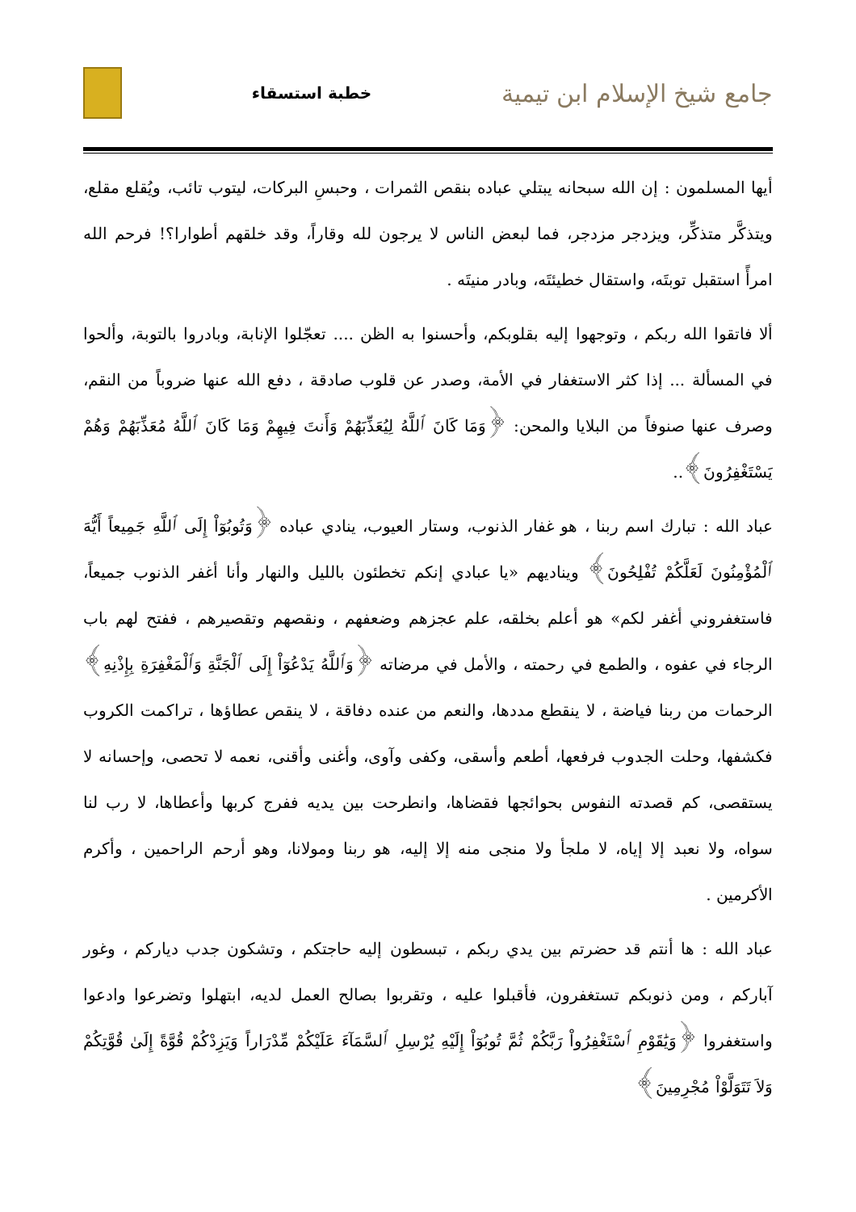جامع شيخ الإسلام ابن تيمية
خطبة استسقاء
أيها المسلمون : إن الله سبحانه يبتلي عباده بنقص الثمرات ، وحبسِ البركات، ليتوب تائب، ويُقلع مقلع، ويتذكَّر متذكِّر، ويزدجر مزدجر، فما لبعض الناس لا يرجون لله وقاراً، وقد خلقهم أطوارا؟! فرحم الله امرأً استقبل توبتَه، واستقال خطيئتَه، وبادر منيتَه .
ألا فاتقوا الله ربكم ، وتوجهوا إليه بقلوبكم، وأحسنوا به الظن .... تعجّلوا الإنابة، وبادروا بالتوبة، وألحوا في المسألة ... إذا كثر الاستغفار في الأمة، وصدر عن قلوب صادقة ، دفع الله عنها ضروباً من النقم، وصرف عنها صنوفاً من البلايا والمحن: ﴿وَمَا كَانَ ٱللَّهُ لِيُعَذِّبَهُمْ وَأَنتَ فِيهِمْ وَمَا كَانَ ٱللَّهُ مُعَذِّبَهُمْ وَهُمْ يَسْتَغْفِرُونَ﴾..
عباد الله : تبارك اسم ربنا ، هو غفار الذنوب، وستار العيوب، ينادي عباده ﴿وَتُوبُوٓاْ إِلَى ٱللَّهِ جَمِيعاً أَيُّهَ ٱلْمُؤْمِنُونَ لَعَلَّكُمْ تُفْلِحُونَ﴾ ويناديهم «يا عبادي إنكم تخطئون بالليل والنهار وأنا أغفر الذنوب جميعاً، فاستغفروني أغفر لكم» هو أعلم بخلقه، علم عجزهم وضعفهم ، ونقصهم وتقصيرهم ، ففتح لهم باب الرجاء في عفوه ، والطمع في رحمته ، والأمل في مرضاته ﴿وَٱللَّهُ يَدْعُوٓاْ إِلَى ٱلْجَنَّةِ وَٱلْمَغْفِرَةِ بِإِذْنِهِ﴾ الرحمات من ربنا فياضة ، لا ينقطع مددها، والنعم من عنده دفاقة ، لا ينقص عطاؤها ، تراكمت الكروب فكشفها، وحلت الجدوب فرفعها، أطعم وأسقى، وكفى وآوى، وأغنى وأقنى، نعمه لا تحصى، وإحسانه لا يستقصى، كم قصدته النفوس بحوائجها فقضاها، وانطرحت بين يديه ففرج كربها وأعطاها، لا رب لنا سواه، ولا نعبد إلا إياه، لا ملجأ ولا منجى منه إلا إليه، هو ربنا ومولانا، وهو أرحم الراحمين ، وأكرم الأكرمين .
عباد الله : ها أنتم قد حضرتم بين يدي ربكم ، تبسطون إليه حاجتكم ، وتشكون جدب دياركم ، وغور آباركم ، ومن ذنوبكم تستغفرون، فأقبلوا عليه ، وتقربوا بصالح العمل لديه، ابتهلوا وتضرعوا وادعوا واستغفروا ﴿وَيَٰقَوْمِ ٱسْتَغْفِرُواْ رَبَّكُمْ ثُمَّ تُوبُوٓاْ إِلَيْهِ يُرْسِلِ ٱلسَّمَآءَ عَلَيْكُمْ مِّدْرَاراً وَيَزِدْكُمْ قُوَّةً إِلَىٰ قُوَّتِكُمْ وَلاَ تَتَوَلَّوْاْ مُجْرِمِينَ﴾